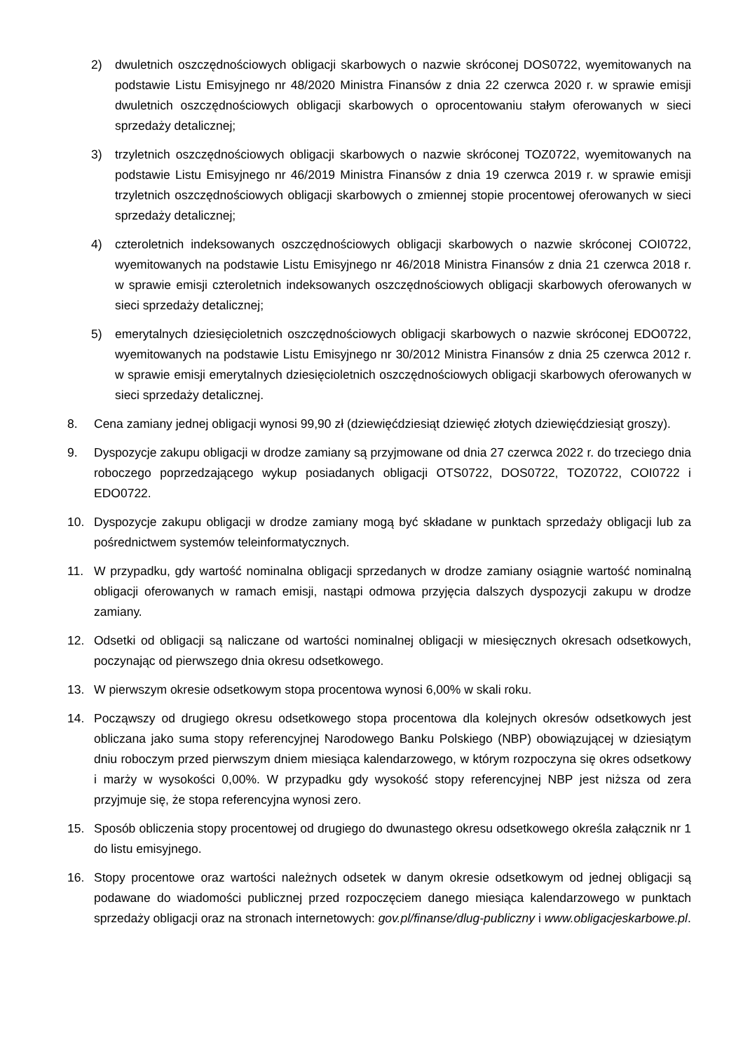2) dwuletnich oszczędnościowych obligacji skarbowych o nazwie skróconej DOS0722, wyemitowanych na podstawie Listu Emisyjnego nr 48/2020 Ministra Finansów z dnia 22 czerwca 2020 r. w sprawie emisji dwuletnich oszczędnościowych obligacji skarbowych o oprocentowaniu stałym oferowanych w sieci sprzedaży detalicznej;
3) trzyletnich oszczędnościowych obligacji skarbowych o nazwie skróconej TOZ0722, wyemitowanych na podstawie Listu Emisyjnego nr 46/2019 Ministra Finansów z dnia 19 czerwca 2019 r. w sprawie emisji trzyletnich oszczędnościowych obligacji skarbowych o zmiennej stopie procentowej oferowanych w sieci sprzedaży detalicznej;
4) czteroletnich indeksowanych oszczędnościowych obligacji skarbowych o nazwie skróconej COI0722, wyemitowanych na podstawie Listu Emisyjnego nr 46/2018 Ministra Finansów z dnia 21 czerwca 2018 r. w sprawie emisji czteroletnich indeksowanych oszczędnościowych obligacji skarbowych oferowanych w sieci sprzedaży detalicznej;
5) emerytalnych dziesięcioletnich oszczędnościowych obligacji skarbowych o nazwie skróconej EDO0722, wyemitowanych na podstawie Listu Emisyjnego nr 30/2012 Ministra Finansów z dnia 25 czerwca 2012 r. w sprawie emisji emerytalnych dziesięcioletnich oszczędnościowych obligacji skarbowych oferowanych w sieci sprzedaży detalicznej.
8. Cena zamiany jednej obligacji wynosi 99,90 zł (dziewięćdziesiąt dziewięć złotych dziewięćdziesiąt groszy).
9. Dyspozycje zakupu obligacji w drodze zamiany są przyjmowane od dnia 27 czerwca 2022 r. do trzeciego dnia roboczego poprzedzającego wykup posiadanych obligacji OTS0722, DOS0722, TOZ0722, COI0722 i EDO0722.
10. Dyspozycje zakupu obligacji w drodze zamiany mogą być składane w punktach sprzedaży obligacji lub za pośrednictwem systemów teleinformatycznych.
11. W przypadku, gdy wartość nominalna obligacji sprzedanych w drodze zamiany osiągnie wartość nominalną obligacji oferowanych w ramach emisji, nastąpi odmowa przyjęcia dalszych dyspozycji zakupu w drodze zamiany.
12. Odsetki od obligacji są naliczane od wartości nominalnej obligacji w miesięcznych okresach odsetkowych, poczynając od pierwszego dnia okresu odsetkowego.
13. W pierwszym okresie odsetkowym stopa procentowa wynosi 6,00% w skali roku.
14. Począwszy od drugiego okresu odsetkowego stopa procentowa dla kolejnych okresów odsetkowych jest obliczana jako suma stopy referencyjnej Narodowego Banku Polskiego (NBP) obowiązującej w dziesiątym dniu roboczym przed pierwszym dniem miesiąca kalendarzowego, w którym rozpoczyna się okres odsetkowy i marży w wysokości 0,00%. W przypadku gdy wysokość stopy referencyjnej NBP jest niższa od zera przyjmuje się, że stopa referencyjna wynosi zero.
15. Sposób obliczenia stopy procentowej od drugiego do dwunastego okresu odsetkowego określa załącznik nr 1 do listu emisyjnego.
16. Stopy procentowe oraz wartości należnych odsetek w danym okresie odsetkowym od jednej obligacji są podawane do wiadomości publicznej przed rozpoczęciem danego miesiąca kalendarzowego w punktach sprzedaży obligacji oraz na stronach internetowych: gov.pl/finanse/dlug-publiczny i www.obligacjeskarbowe.pl.